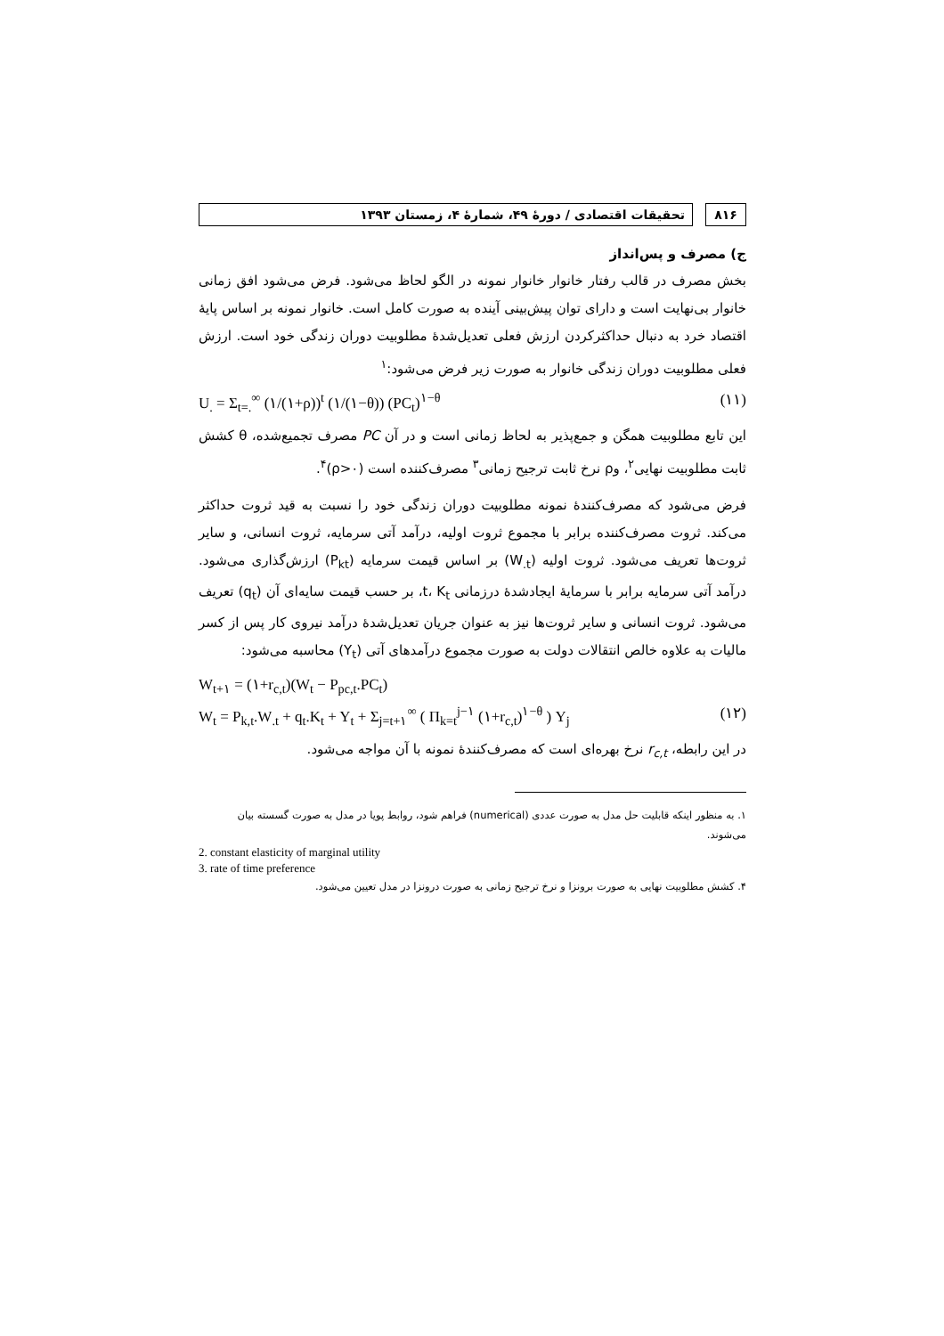۸۱۶ تحقیقات اقتصادی / دورهٔ ۴۹، شمارهٔ ۴، زمستان ۱۳۹۳
ج) مصرف و پس‌انداز
بخش مصرف در قالب رفتار خانوار خانوار نمونه در الگو لحاظ می‌شود. فرض می‌شود افق زمانی خانوار بی‌نهایت است و دارای توان پیش‌بینی آینده به صورت کامل است. خانوار نمونه بر اساس پایهٔ اقتصاد خرد به دنبال حداکثرکردن ارزش فعلی تعدیل‌شدهٔ مطلوبیت دوران زندگی خود است. ارزش فعلی مطلوبیت دوران زندگی خانوار به صورت زیر فرض می‌شود:<sup>۱</sup>
U<sub>.</sub> = Σ<sub>t=.</sub><sup>∞</sup> (۱/(۱+ρ))<sup>t</sup> (۱/(۱−θ)) (PC<sub>t</sub>)<sup>۱−θ</sup> (۱۱)
این تابع مطلوبیت همگن و جمع‌پذیر به لحاظ زمانی است و در آن PC مصرف تجمیع‌شده، θ کشش ثابت مطلوبیت نهایی<sup>۲</sup>، وρ نرخ ثابت ترجیح زمانی<sup>۳</sup> مصرف‌کننده است (ρ>۰)<sup>۴</sup>.
فرض می‌شود که مصرف‌کنندهٔ نمونه مطلوبیت دوران زندگی خود را نسبت به قید ثروت حداکثر می‌کند. ثروت مصرف‌کننده برابر با مجموع ثروت اولیه، درآمد آتی سرمایه، ثروت انسانی، و سایر ثروت‌ها تعریف می‌شود. ثروت اولیه (W<sub>.t</sub>) بر اساس قیمت سرمایه (P<sub>kt</sub>) ارزش‌گذاری می‌شود. درآمد آتی سرمایه برابر با سرمایهٔ ایجادشدهٔ درزمانی t، K<sub>t</sub>، بر حسب قیمت سایه‌ای آن (q<sub>t</sub>) تعریف می‌شود. ثروت انسانی و سایر ثروت‌ها نیز به عنوان جریان تعدیل‌شدهٔ درآمد نیروی کار پس از کسر مالیات به علاوه خالص انتقالات دولت به صورت مجموع درآمدهای آتی (Y<sub>t</sub>) محاسبه می‌شود:
W<sub>t+۱</sub> = (۱+r<sub>c,t</sub>)(W<sub>t</sub> − P<sub>pc,t</sub>.PC<sub>t</sub>)
W<sub>t</sub> = P<sub>k,t</sub>.W<sub>.t</sub> + q<sub>t</sub>.K<sub>t</sub> + Y<sub>t</sub> + Σ<sub>j=t+۱</sub><sup>∞</sup> ( Π<sub>k=t</sub><sup>j−۱</sup> (۱+r<sub>c,t</sub>)<sup>۱−θ</sup> ) Y<sub>j</sub> (۱۲)
در این رابطه، r<sub>c,t</sub> نرخ بهره‌ای است که مصرف‌کنندهٔ نمونه با آن مواجه می‌شود.
۱. به منظور اینکه قابلیت حل مدل به صورت عددی (numerical) فراهم شود، روابط پویا در مدل به صورت گسسته بیان می‌شوند.
2. constant elasticity of marginal utility
3. rate of time preference
۴. کشش مطلوبیت نهایی به صورت برونزا و نرخ ترجیح زمانی به صورت درونزا در مدل تعیین می‌شود.